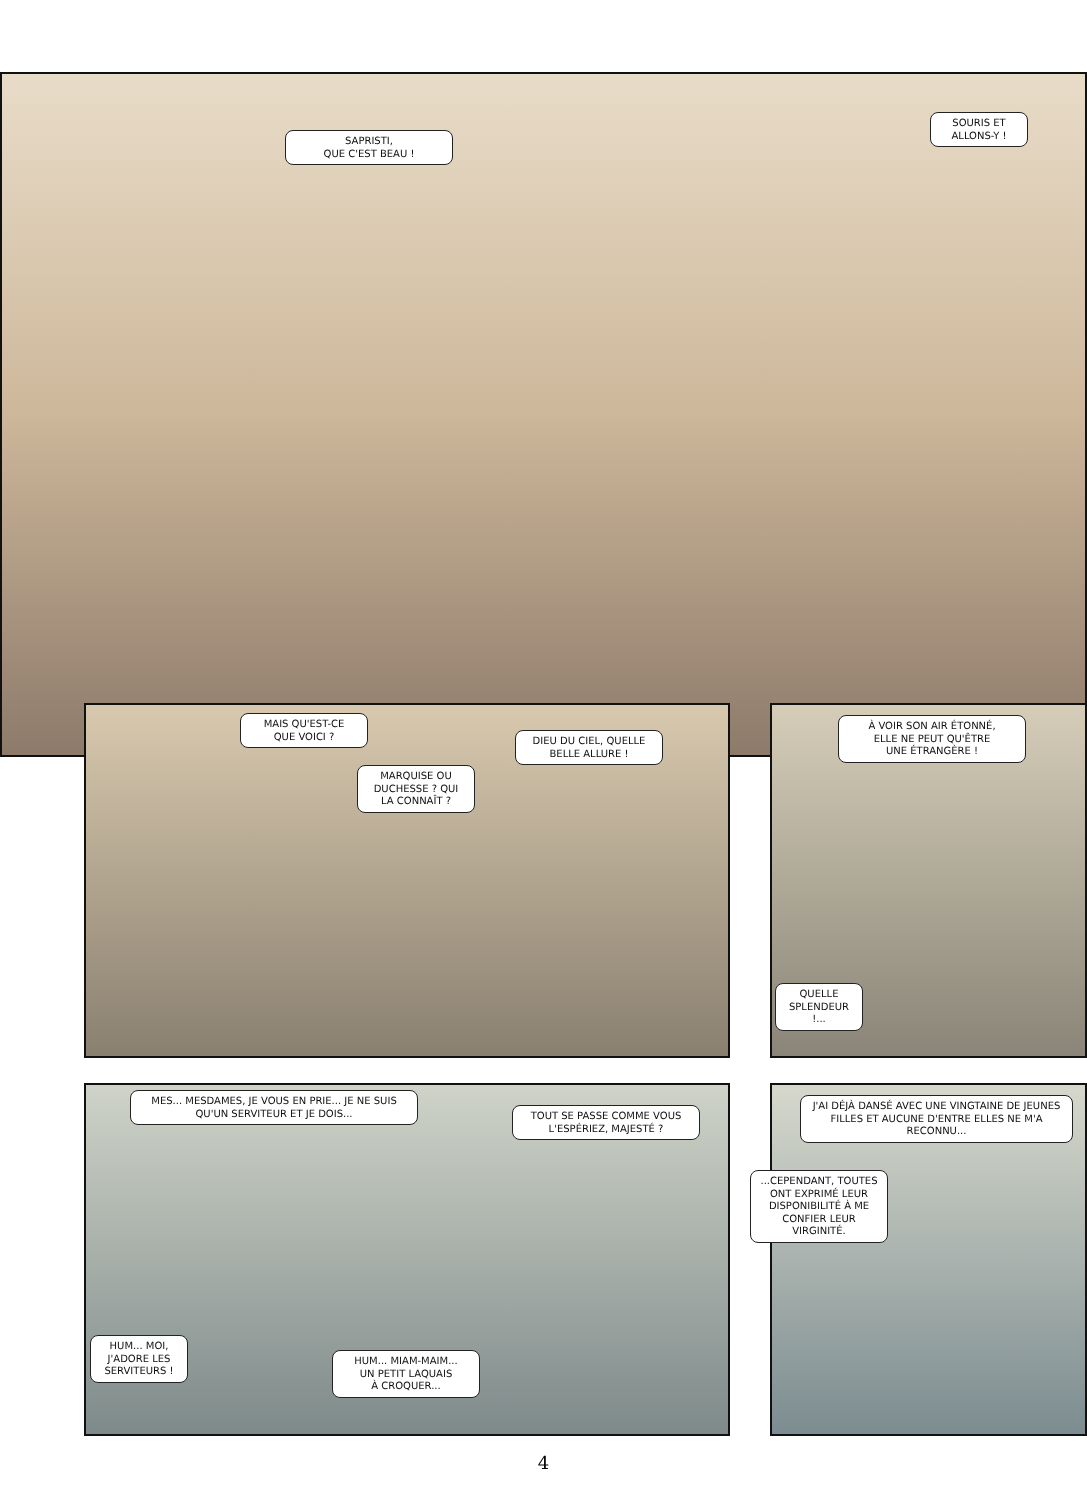SAPRISTI,
QUE C'EST BEAU !
SOURIS ET
ALLONS-Y !
MAIS QU'EST-CE
QUE VOICI ?
DIEU DU CIEL, QUELLE
BELLE ALLURE !
MARQUISE OU
DUCHESSE ? QUI
LA CONNAÎT ?
À VOIR SON AIR ÉTONNÉ,
ELLE NE PEUT QU'ÊTRE
UNE ÉTRANGÈRE !
QUELLE
SPLENDEUR !...
MES... MESDAMES, JE VOUS EN PRIE... JE NE SUIS QU'UN SERVITEUR ET JE DOIS...
TOUT SE PASSE COMME VOUS
L'ESPÉRIEZ, MAJESTÉ ?
J'AI DÉJÀ DANSÉ AVEC UNE VINGTAINE DE JEUNES FILLES ET AUCUNE D'ENTRE ELLES NE M'A RECONNU...
...CEPENDANT, TOUTES ONT EXPRIMÉ LEUR DISPONIBILITÉ À ME CONFIER LEUR VIRGINITÉ.
HUM... MOI,
J'ADORE LES
SERVITEURS !
HUM... MIAM-MAIM...
UN PETIT LAQUAIS
À CROQUER...
4